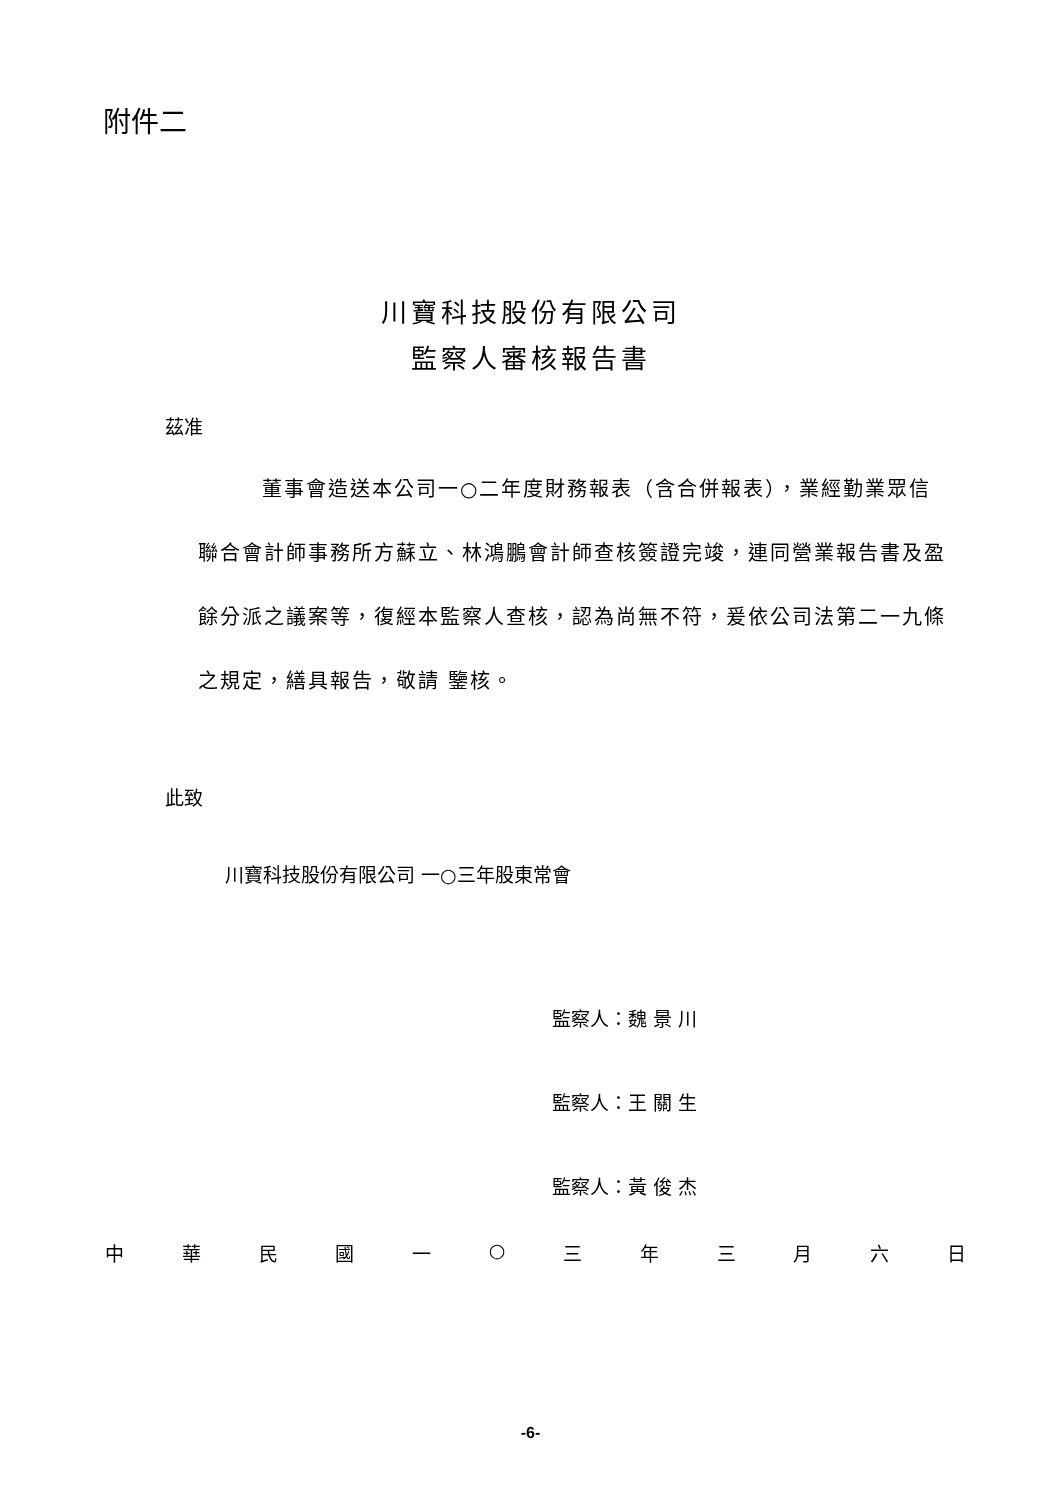附件二
川寶科技股份有限公司
監察人審核報告書
茲准
董事會造送本公司一○二年度財務報表（含合併報表），業經勤業眾信聯合會計師事務所方蘇立、林鴻鵬會計師查核簽證完竣，連同營業報告書及盈餘分派之議案等，復經本監察人查核，認為尚無不符，爰依公司法第二一九條之規定，繕具報告，敬請 鑒核。
此致
川寶科技股份有限公司 一○三年股東常會
監察人：魏 景 川
監察人：王 關 生
監察人：黃 俊 杰
中 華 民 國 一 ○ 三 年 三 月 六 日
-6-